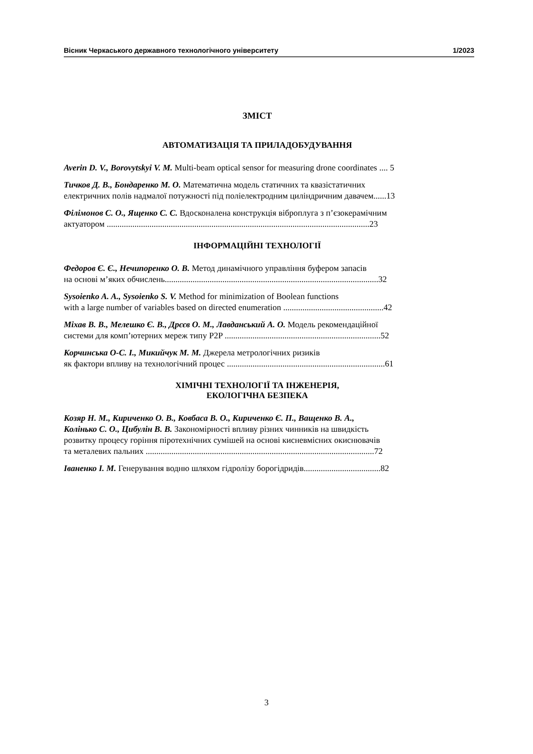Вісник Черкаського державного технологічного університету 1/2023
ЗМІСТ
АВТОМАТИЗАЦІЯ ТА ПРИЛАДОБУДУВАННЯ
Averin D. V., Borovytskyi V. M. Multi-beam optical sensor for measuring drone coordinates .... 5
Тичков Д. В., Бондаренко М. О. Математична модель статичних та квазістатичних
електричних полів надмалої потужності під поліелектродним циліндричним давачем......13
Філімонов С. О., Ященко С. С. Вдосконалена конструкція віброплуга з п’єзокерамічним
актуатором ...........................................................................................................................23
ІНФОРМАЦІЙНІ ТЕХНОЛОГІЇ
Федоров Є. Є., Нечипоренко О. В. Метод динамічного управління буфером запасів
на основі м’яких обчислень....................................................................................................32
Sysoienko A. A., Sysoienko S. V. Method for minimization of Boolean functions
with a large number of variables based on directed enumeration ...............................................42
Міхав В. В., Мелешко Є. В., Дрєєв О. М., Лавданський А. О. Модель рекомендаційної
системи для комп’ютерних мереж типу P2P .........................................................................52
Корчинська О-С. І., Микийчук М. М. Джерела метрологічних ризиків
як фактори впливу на технологічний процес ..........................................................................61
ХІМІЧНІ ТЕХНОЛОГІЇ ТА ІНЖЕНЕРІЯ,
ЕКОЛОГІЧНА БЕЗПЕКА
Козяр Н. М., Кириченко О. В., Ковбаса В. О., Кириченко Є. П., Ващенко В. А.,
Колінько С. О., Цибулін В. В. Закономірності впливу різних чинників на швидкість
розвитку процесу горіння піротехнічних сумішей на основі кисневмісних окиснювачів
та металевих пальних ...........................................................................................................72
Іваненко І. М. Генерування водню шляхом гідролізу борогідридів....................................82
3